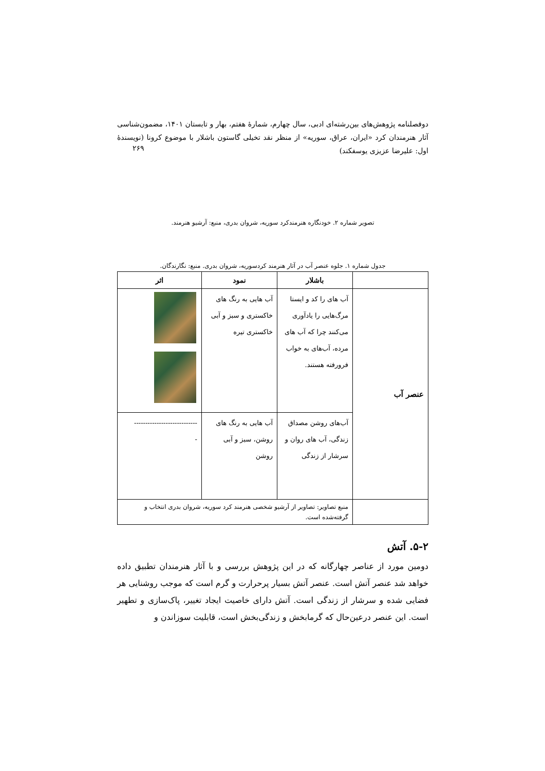دوفصلنامه پژوهش‌های بین‌رشته‌ای ادبی، سال چهارم، شمارهٔ هفتم، بهار و تابستان ۱۴۰۱، مضمون‌شناسی آثار هنرمندان کرد «ایران، عراق، سوریه» از منظر نقد تخیلی گاستون باشلار با موضوع کرونا (نویسندهٔ اول: علیرضا عزیزی یوسفکند)
۲۶۹
تصویر شماره ۲. خودنگاره هنرمندکرد سوریه، شروان بدری، منبع: آرشیو هنرمند.
جدول شماره ۱. جلوه عنصر آب در آثار هنرمند کردسوریه، شروان بدری. منبع: نگارندگان.
| | باشلار | نمود | اثر |
| --- | --- | --- | --- |
| عنصر آب | آب های را کد و ایستا مرگ‌هایی را یادآوری می‌کنند چرا که آب های مرده، آب‌های به خواب فرورفته هستند. | آب هایی به رنگ های خاکستری و سبز و آبی خاکستری تیره | |
| | آب‌های روشن مصداق زندگی، آب های روان و سرشار از زندگی | آب هایی به رنگ های روشن، سبز و آبی روشن | ---------------------------- - |
| | منبع تصاویر: تصاویر از آرشیو شخصی هنرمند کرد سوریه، شروان بدری انتخاب و گرفته‌شده است. | | |
۵-۲. آتش
دومین مورد از عناصر چهارگانه که در این پژوهش بررسی و با آثار هنرمندان تطبیق داده خواهد شد عنصر آتش است. عنصر آتش بسیار پرحرارت و گرم است که موجب روشنایی هر فضایی شده و سرشار از زندگی است. آتش دارای خاصیت ایجاد تغییر، پاک‌سازی و تطهیر است. این عنصر درعین‌حال که گرمابخش و زندگی‌بخش است، قابلیت سوزاندن و